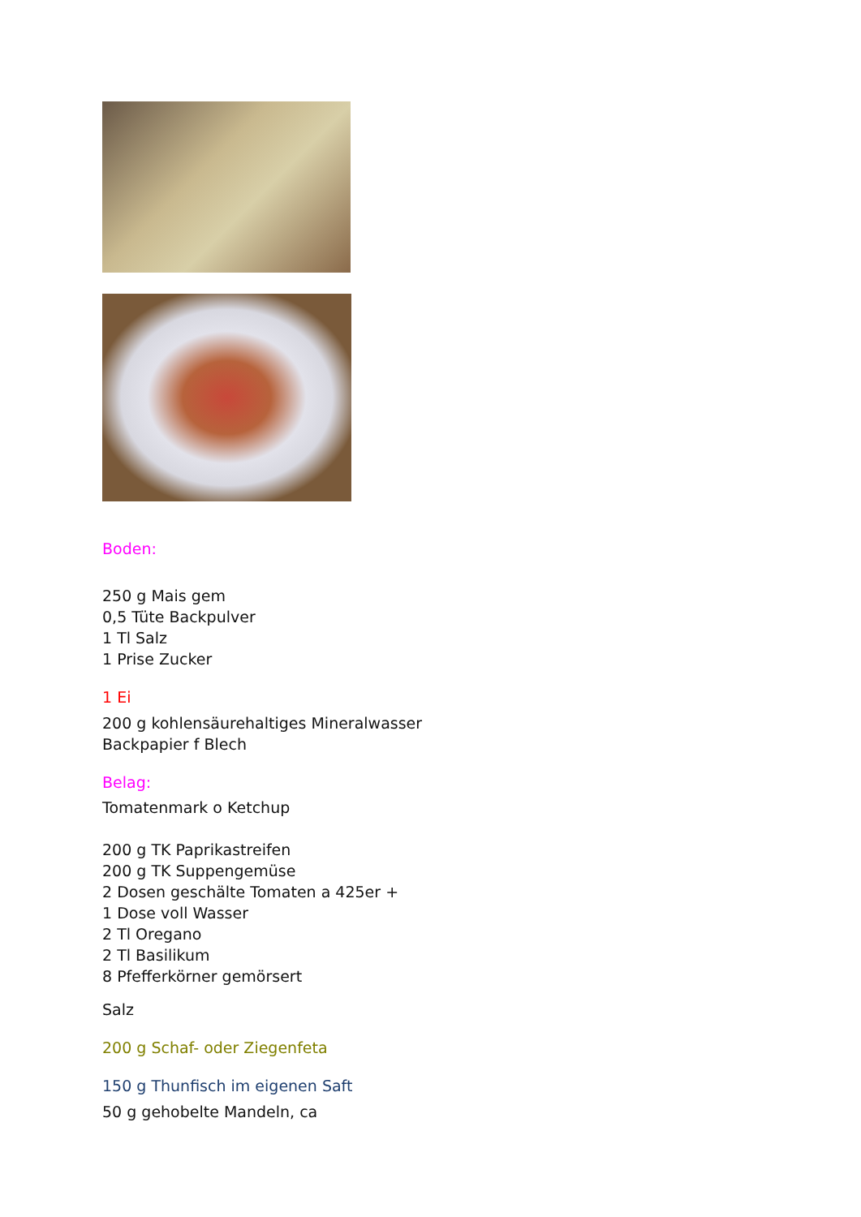Boden:
250 g Mais gem
0,5 Tüte Backpulver
1 Tl Salz
1 Prise Zucker
1 Ei
200 g kohlensäurehaltiges Mineralwasser
Backpapier f Blech
Belag:
Tomatenmark o Ketchup
200 g TK Paprikastreifen
200 g TK Suppengemüse
2 Dosen geschälte Tomaten a 425er +
1 Dose voll Wasser
2 Tl Oregano
2 Tl Basilikum
8 Pfefferkörner gemörsert
Salz
200 g Schaf- oder Ziegenfeta
150 g Thunfisch im eigenen Saft
50 g gehobelte Mandeln, ca